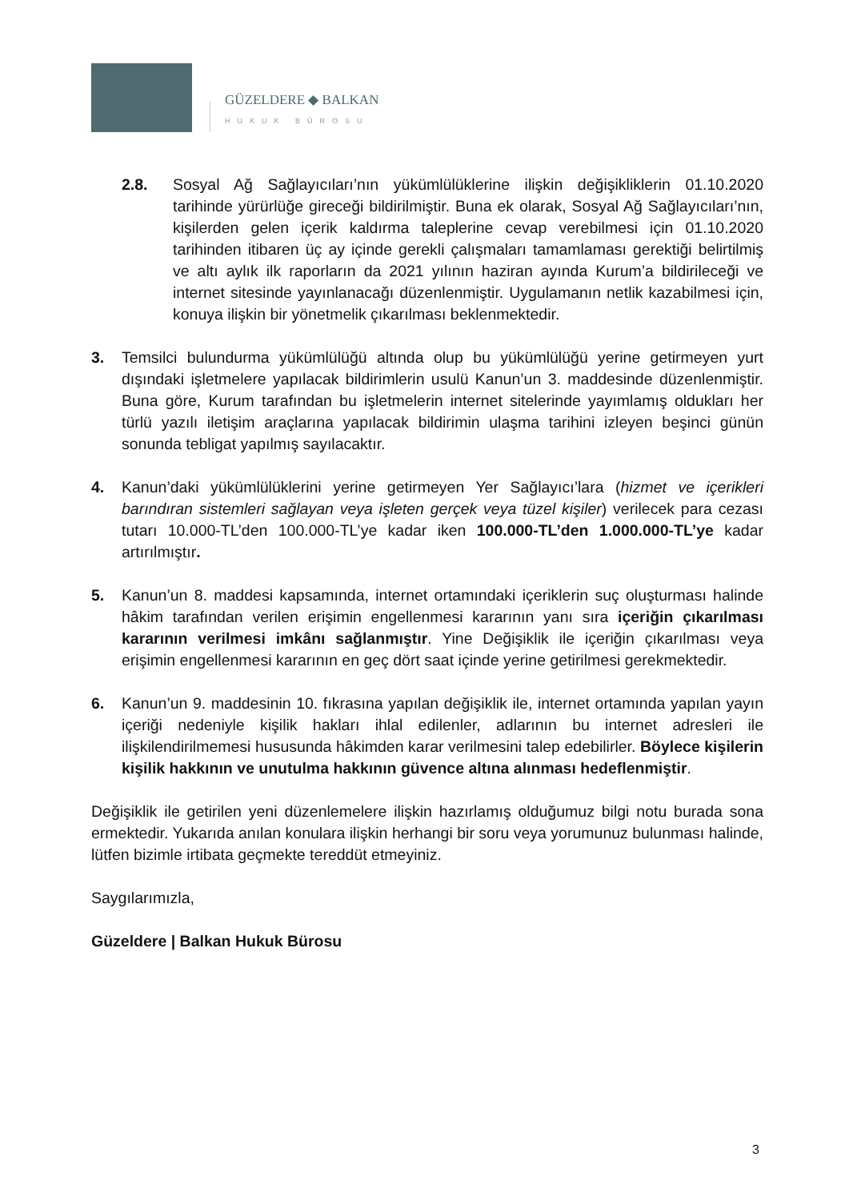GÜZELDERE ◆ BALKAN
HUKUK BÜROSU
2.8. Sosyal Ağ Sağlayıcıları’nın yükümlülüklerine ilişkin değişikliklerin 01.10.2020 tarihinde yürürlüğe gireceği bildirilmiştir. Buna ek olarak, Sosyal Ağ Sağlayıcıları’nın, kişilerden gelen içerik kaldırma taleplerine cevap verebilmesi için 01.10.2020 tarihinden itibaren üç ay içinde gerekli çalışmaları tamamlaması gerektiği belirtilmiş ve altı aylık ilk raporların da 2021 yılının haziran ayında Kurum’a bildirileceği ve internet sitesinde yayınlanacağı düzenlenmiştir. Uygulamanın netlik kazabilmesi için, konuya ilişkin bir yönetmelik çıkarılması beklenmektedir.
3. Temsilci bulundurma yükümlülüğü altında olup bu yükümlülüğü yerine getirmeyen yurt dışındaki işletmelere yapılacak bildirimlerin usulü Kanun’un 3. maddesinde düzenlenmiştir. Buna göre, Kurum tarafından bu işletmelerin internet sitelerinde yayımlamış oldukları her türlü yazılı iletişim araçlarına yapılacak bildirimin ulaşma tarihini izleyen beşinci günün sonunda tebligat yapılmış sayılacaktır.
4. Kanun’daki yükümlülüklerini yerine getirmeyen Yer Sağlayıcı’lara (hizmet ve içerikleri barındıran sistemleri sağlayan veya işleten gerçek veya tüzel kişiler) verilecek para cezası tutarı 10.000-TL’den 100.000-TL’ye kadar iken 100.000-TL’den 1.000.000-TL’ye kadar artırılmıştır.
5. Kanun’un 8. maddesi kapsamında, internet ortamındaki içeriklerin suç oluşturması halinde hâkim tarafından verilen erişimin engellenmesi kararının yanı sıra içeriğin çıkarılması kararının verilmesi imkânı sağlanmıştır. Yine Değişiklik ile içeriğin çıkarılması veya erişimin engellenmesi kararının en geç dört saat içinde yerine getirilmesi gerekmektedir.
6. Kanun’un 9. maddesinin 10. fıkrasına yapılan değişiklik ile, internet ortamında yapılan yayın içeriği nedeniyle kişilik hakları ihlal edilenler, adlarının bu internet adresleri ile ilişkilendirilmemesi hususunda hâkimden karar verilmesini talep edebilirler. Böylece kişilerin kişilik hakkının ve unutulma hakkının güvence altına alınması hedeflenmiştir.
Değişiklik ile getirilen yeni düzenlemelere ilişkin hazırlamış olduğumuz bilgi notu burada sona ermektedir. Yukarıda anılan konulara ilişkin herhangi bir soru veya yorumunuz bulunması halinde, lütfen bizimle irtibata geçmekte tereddüt etmeyiniz.
Saygılarımızla,
Güzeldere | Balkan Hukuk Bürosu
3